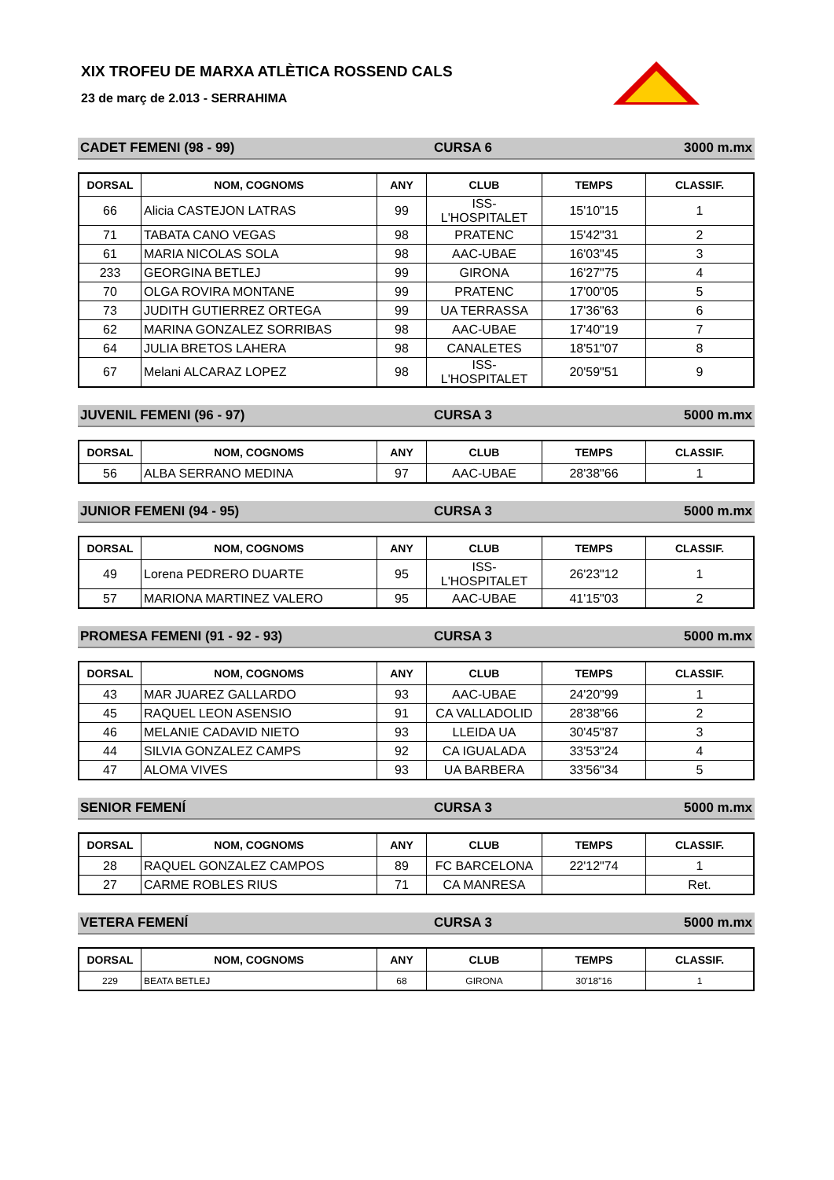XIX TROFEU DE MARXA ATLÈTICA ROSSEND CALS
23 de març de 2.013 - SERRAHIMA
CADET FEMENI (98 - 99) CURSA 6 3000 m.mx
| DORSAL | NOM, COGNOMS | ANY | CLUB | TEMPS | CLASSIF. |
| --- | --- | --- | --- | --- | --- |
| 66 | Alicia CASTEJON LATRAS | 99 | ISS-L'HOSPITALET | 15'10"15 | 1 |
| 71 | TABATA CANO VEGAS | 98 | PRATENC | 15'42"31 | 2 |
| 61 | MARIA NICOLAS SOLA | 98 | AAC-UBAE | 16'03"45 | 3 |
| 233 | GEORGINA BETLEJ | 99 | GIRONA | 16'27"75 | 4 |
| 70 | OLGA ROVIRA MONTANE | 99 | PRATENC | 17'00"05 | 5 |
| 73 | JUDITH GUTIERREZ ORTEGA | 99 | UA TERRASSA | 17'36"63 | 6 |
| 62 | MARINA GONZALEZ SORRIBAS | 98 | AAC-UBAE | 17'40"19 | 7 |
| 64 | JULIA BRETOS LAHERA | 98 | CANALETES | 18'51"07 | 8 |
| 67 | Melani ALCARAZ LOPEZ | 98 | ISS-L'HOSPITALET | 20'59"51 | 9 |
JUVENIL FEMENI (96 - 97) CURSA 3 5000 m.mx
| DORSAL | NOM, COGNOMS | ANY | CLUB | TEMPS | CLASSIF. |
| --- | --- | --- | --- | --- | --- |
| 56 | ALBA SERRANO MEDINA | 97 | AAC-UBAE | 28'38"66 | 1 |
JUNIOR FEMENI (94 - 95) CURSA 3 5000 m.mx
| DORSAL | NOM, COGNOMS | ANY | CLUB | TEMPS | CLASSIF. |
| --- | --- | --- | --- | --- | --- |
| 49 | Lorena PEDRERO DUARTE | 95 | ISS-L'HOSPITALET | 26'23"12 | 1 |
| 57 | MARIONA MARTINEZ VALERO | 95 | AAC-UBAE | 41'15"03 | 2 |
PROMESA FEMENI (91 - 92 - 93) CURSA 3 5000 m.mx
| DORSAL | NOM, COGNOMS | ANY | CLUB | TEMPS | CLASSIF. |
| --- | --- | --- | --- | --- | --- |
| 43 | MAR JUAREZ GALLARDO | 93 | AAC-UBAE | 24'20"99 | 1 |
| 45 | RAQUEL LEON ASENSIO | 91 | CA VALLADOLID | 28'38"66 | 2 |
| 46 | MELANIE CADAVID NIETO | 93 | LLEIDA UA | 30'45"87 | 3 |
| 44 | SILVIA GONZALEZ CAMPS | 92 | CA IGUALADA | 33'53"24 | 4 |
| 47 | ALOMA VIVES | 93 | UA BARBERA | 33'56"34 | 5 |
SENIOR FEMENÍ CURSA 3 5000 m.mx
| DORSAL | NOM, COGNOMS | ANY | CLUB | TEMPS | CLASSIF. |
| --- | --- | --- | --- | --- | --- |
| 28 | RAQUEL GONZALEZ CAMPOS | 89 | FC BARCELONA | 22'12"74 | 1 |
| 27 | CARME ROBLES RIUS | 71 | CA MANRESA | | Ret. |
VETERA FEMENÍ CURSA 3 5000 m.mx
| DORSAL | NOM, COGNOMS | ANY | CLUB | TEMPS | CLASSIF. |
| --- | --- | --- | --- | --- | --- |
| 229 | BEATA BETLEJ | 68 | GIRONA | 30'18"16 | 1 |